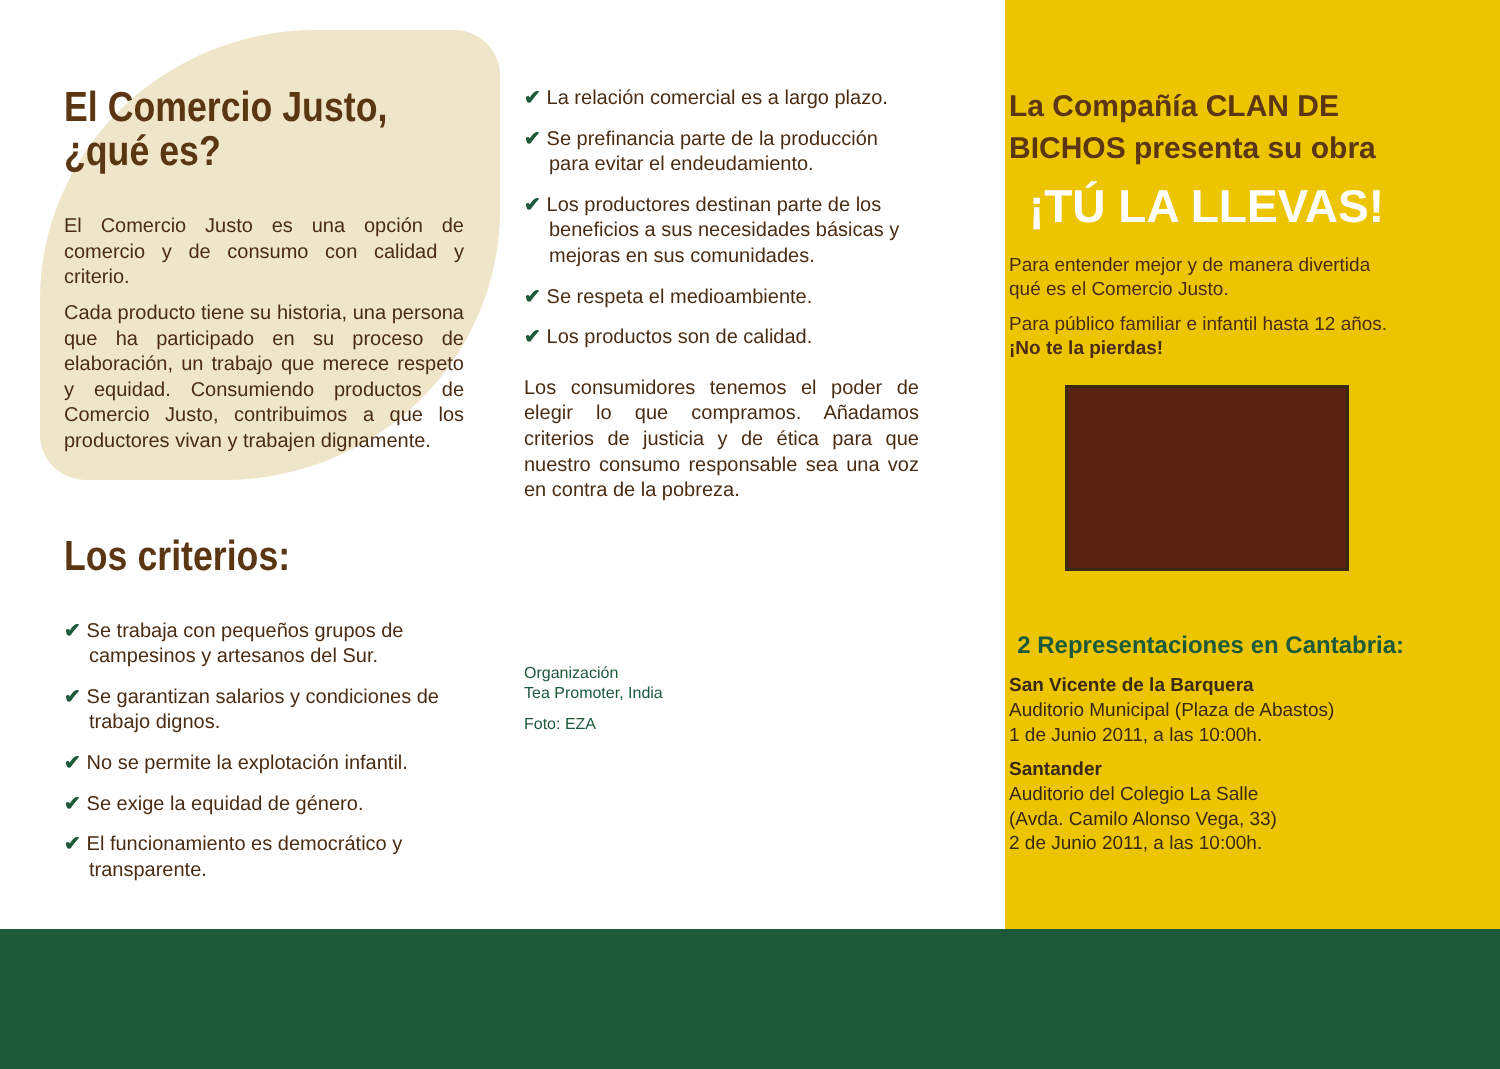El Comercio Justo,
¿qué es?
El Comercio Justo es una opción de comercio y de consumo con calidad y criterio.
Cada producto tiene su historia, una persona que ha participado en su proceso de elaboración, un trabajo que merece respeto y equidad. Consumiendo productos de Comercio Justo, contribuimos a que los productores vivan y trabajen dignamente.
Los criterios:
✔ Se trabaja con pequeños grupos de campesinos y artesanos del Sur.
✔ Se garantizan salarios y condiciones de trabajo dignos.
✔ No se permite la explotación infantil.
✔ Se exige la equidad de género.
✔ El funcionamiento es democrático y transparente.
✔ La relación comercial es a largo plazo.
✔ Se prefinancia parte de la producción para evitar el endeudamiento.
✔ Los productores destinan parte de los beneficios a sus necesidades básicas y mejoras en sus comunidades.
✔ Se respeta el medioambiente.
✔ Los productos son de calidad.
Los consumidores tenemos el poder de elegir lo que compramos. Añadamos criterios de justicia y de ética para que nuestro consumo responsable sea una voz en contra de la pobreza.
Organización
Tea Promoter, India
Foto: EZA
La Compañía CLAN DE BICHOS presenta su obra
¡TÚ LA LLEVAS!
Para entender mejor y de manera divertida qué es el Comercio Justo.
Para público familiar e infantil hasta 12 años. ¡No te la pierdas!
2 Representaciones en Cantabria:
San Vicente de la Barquera
Auditorio Municipal (Plaza de Abastos)
1 de Junio 2011, a las 10:00h.
Santander
Auditorio del Colegio La Salle
(Avda. Camilo Alonso Vega, 33)
2 de Junio 2011, a las 10:00h.